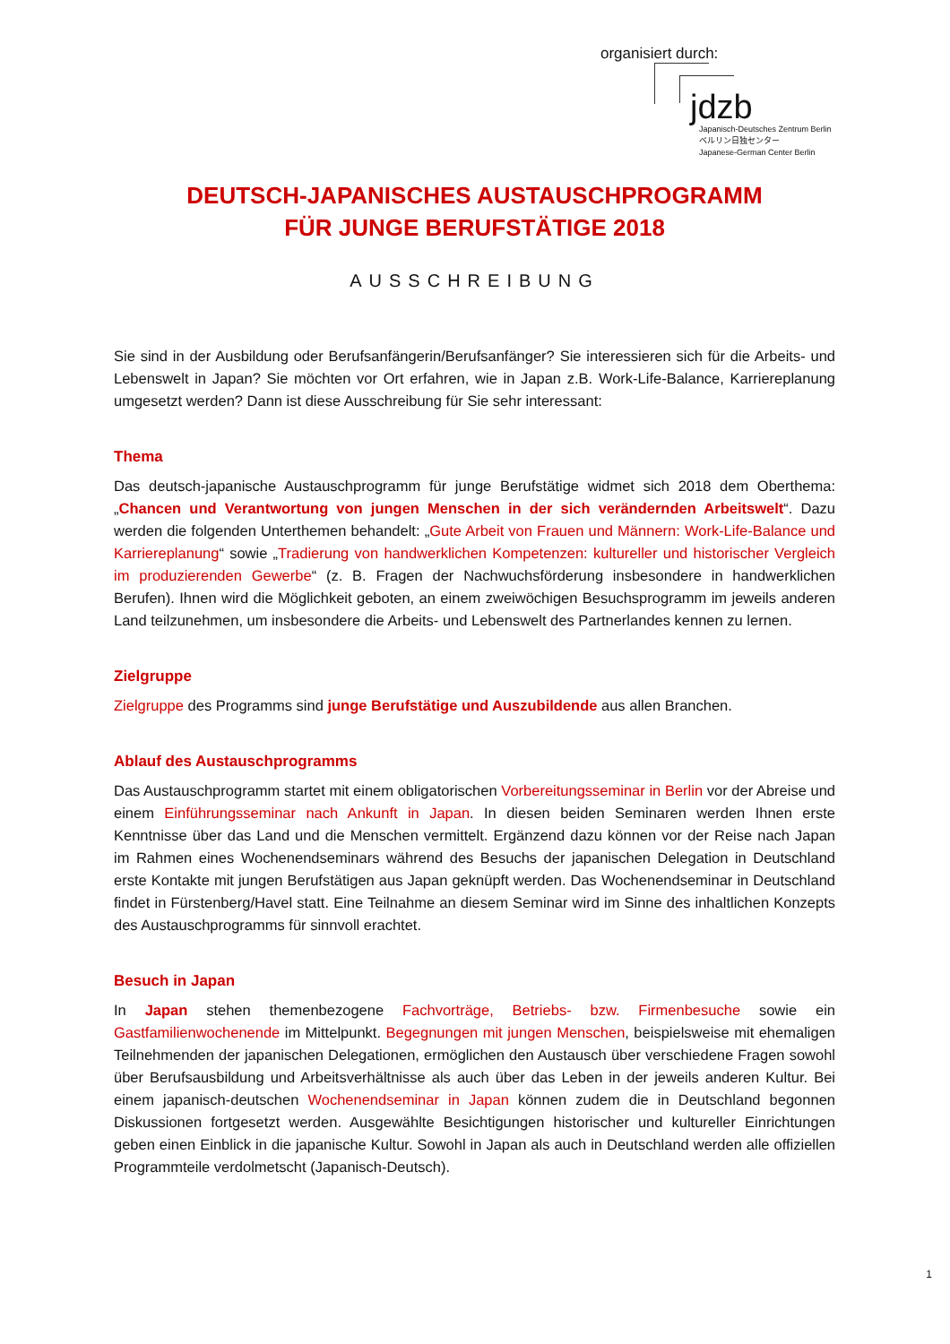organisiert durch:
jdzb
Japanisch-Deutsches Zentrum Berlin
ベルリン日独センター
Japanese-German Center Berlin
DEUTSCH-JAPANISCHES AUSTAUSCHPROGRAMM
FÜR JUNGE BERUFSTÄTIGE 2018
AUSSCHREIBUNG
Sie sind in der Ausbildung oder Berufsanfängerin/Berufsanfänger? Sie interessieren sich für die Arbeits- und Lebenswelt in Japan? Sie möchten vor Ort erfahren, wie in Japan z.B. Work-Life-Balance, Karriereplanung umgesetzt werden? Dann ist diese Ausschreibung für Sie sehr interessant:
Thema
Das deutsch-japanische Austauschprogramm für junge Berufstätige widmet sich 2018 dem Oberthema: „Chancen und Verantwortung von jungen Menschen in der sich verändernden Arbeitswelt“. Dazu werden die folgenden Unterthemen behandelt: „Gute Arbeit von Frauen und Männern: Work-Life-Balance und Karriereplanung“ sowie „Tradierung von handwerklichen Kompetenzen: kultureller und historischer Vergleich im produzierenden Gewerbe“ (z. B. Fragen der Nachwuchsförderung insbesondere in handwerklichen Berufen). Ihnen wird die Möglichkeit geboten, an einem zweiwöchigen Besuchsprogramm im jeweils anderen Land teilzunehmen, um insbesondere die Arbeits- und Lebenswelt des Partnerlandes kennen zu lernen.
Zielgruppe
Zielgruppe des Programms sind junge Berufstätige und Auszubildende aus allen Branchen.
Ablauf des Austauschprogramms
Das Austauschprogramm startet mit einem obligatorischen Vorbereitungsseminar in Berlin vor der Abreise und einem Einführungsseminar nach Ankunft in Japan. In diesen beiden Seminaren werden Ihnen erste Kenntnisse über das Land und die Menschen vermittelt. Ergänzend dazu können vor der Reise nach Japan im Rahmen eines Wochenendseminars während des Besuchs der japanischen Delegation in Deutschland erste Kontakte mit jungen Berufstätigen aus Japan geknüpft werden. Das Wochenendseminar in Deutschland findet in Fürstenberg/Havel statt. Eine Teilnahme an diesem Seminar wird im Sinne des inhaltlichen Konzepts des Austauschprogramms für sinnvoll erachtet.
Besuch in Japan
In Japan stehen themenbezogene Fachvorträge, Betriebs- bzw. Firmenbesuche sowie ein Gastfamilienwochenende im Mittelpunkt. Begegnungen mit jungen Menschen, beispielsweise mit ehemaligen Teilnehmenden der japanischen Delegationen, ermöglichen den Austausch über verschiedene Fragen sowohl über Berufsausbildung und Arbeitsverhältnisse als auch über das Leben in der jeweils anderen Kultur. Bei einem japanisch-deutschen Wochenendseminar in Japan können zudem die in Deutschland begonnen Diskussionen fortgesetzt werden. Ausgewählte Besichtigungen historischer und kultureller Einrichtungen geben einen Einblick in die japanische Kultur. Sowohl in Japan als auch in Deutschland werden alle offiziellen Programmteile verdolmetscht (Japanisch-Deutsch).
1